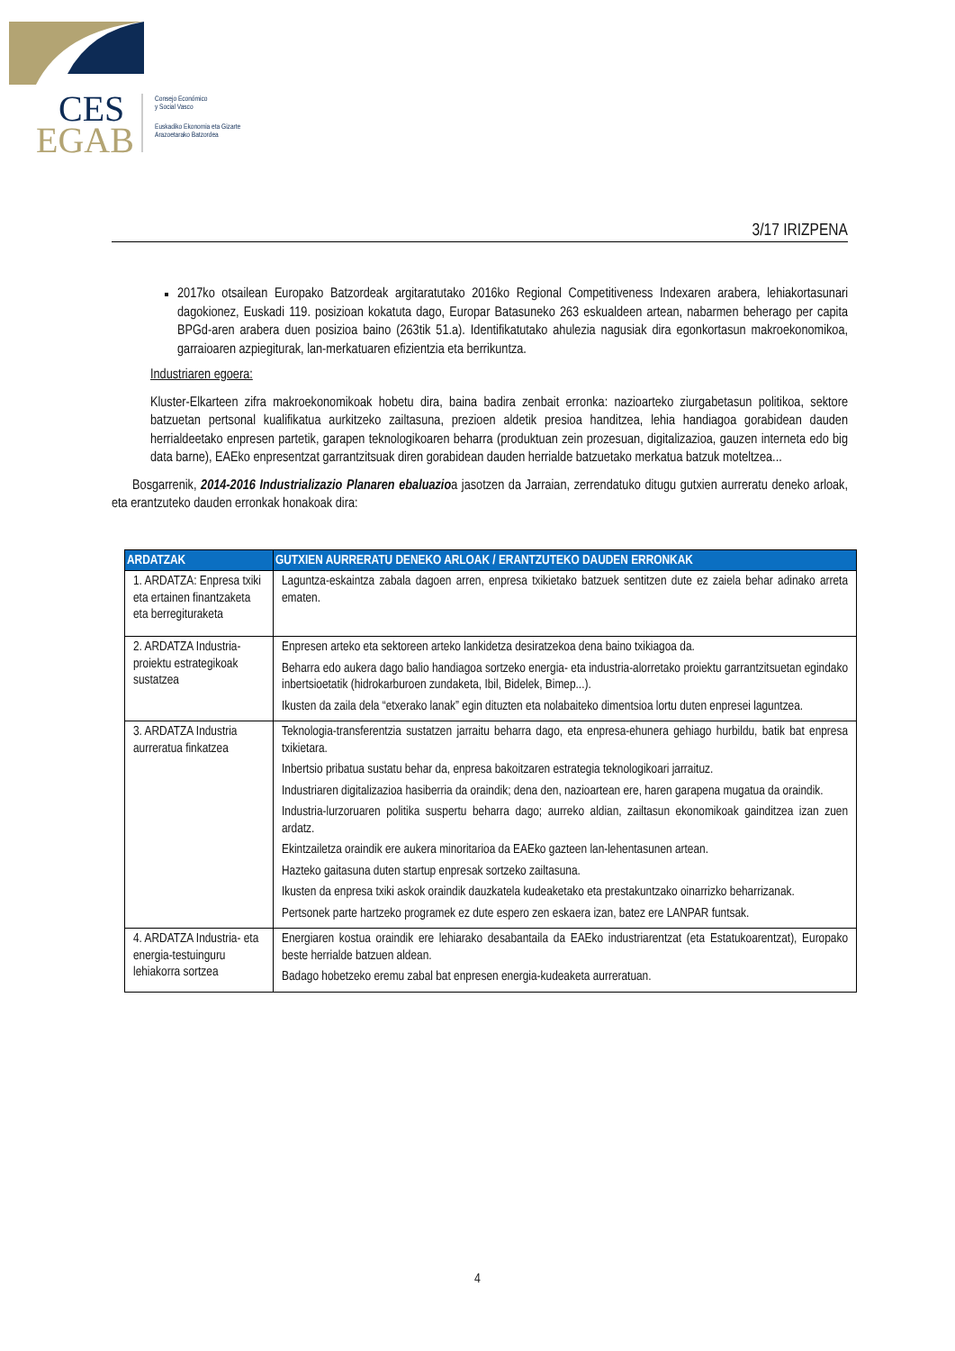CES
EGAB
Consejo Económico
y Social Vasco
Euskadiko Ekonomia eta Gizarte
Arazoetarako Batzordea
3/17 IRIZPENA
2017ko otsailean Europako Batzordeak argitaratutako 2016ko Regional Competitiveness Indexaren arabera, lehiakortasunari dagokionez, Euskadi 119. posizioan kokatuta dago, Europar Batasuneko 263 eskualdeen artean, nabarmen beherago per capita BPGd-aren arabera duen posizioa baino (263tik 51.a). Identifikatutako ahulezia nagusiak dira egonkortasun makroekonomikoa, garraioaren azpiegiturak, lan-merkatuaren efizientzia eta berrikuntza.
Industriaren egoera:
Kluster-Elkarteen zifra makroekonomikoak hobetu dira, baina badira zenbait erronka: nazioarteko ziurgabetasun politikoa, sektore batzuetan pertsonal kualifikatua aurkitzeko zailtasuna, prezioen aldetik presioa handitzea, lehia handiagoa gorabidean dauden herrialdeetako enpresen partetik, garapen teknologikoaren beharra (produktuan zein prozesuan, digitalizazioa, gauzen interneta edo big data barne), EAEko enpresentzat garrantzitsuak diren gorabidean dauden herrialde batzuetako merkatua batzuk moteltzea...
Bosgarrenik, 2014-2016 Industrializazio Planaren ebaluazioa jasotzen da Jarraian, zerrendatuko ditugu gutxien aurreratu deneko arloak, eta erantzuteko dauden erronkak honakoak dira:
| ARDATZAK | GUTXIEN AURRERATU DENEKO ARLOAK / ERANTZUTEKO DAUDEN ERRONKAK |
| --- | --- |
| 1. ARDATZA: Enpresa txiki eta ertainen finantzaketa eta berregituraketa | Laguntza-eskaintza zabala dagoen arren, enpresa txikietako batzuek sentitzen dute ez zaiela behar adinako arreta ematen. |
| 2. ARDATZA Industria-proiektu estrategikoak sustatzea | Enpresen arteko eta sektoreen arteko lankidetza desiratzekoa dena baino txikiagoa da. Beharra edo aukera dago balio handiagoa sortzeko energia- eta industria-alorretako proiektu garrantzitsuetan egindako inbertsioetatik (hidrokarburoen zundaketa, Ibil, Bidelek, Bimep...). Ikusten da zaila dela “etxerako lanak” egin dituzten eta nolabaiteko dimentsioa lortu duten enpresei laguntzea. |
| 3. ARDATZA Industria aurreratua finkatzea | Teknologia-transferentzia sustatzen jarraitu beharra dago, eta enpresa-ehunera gehiago hurbildu, batik bat enpresa txikietara. Inbertsio pribatua sustatu behar da, enpresa bakoitzaren estrategia teknologikoari jarraituz. Industriaren digitalizazioa hasiberria da oraindik; dena den, nazioartean ere, haren garapena mugatua da oraindik. Industria-lurzoruaren politika suspertu beharra dago; aurreko aldian, zailtasun ekonomikoak gainditzea izan zuen ardatz. Ekintzailetza oraindik ere aukera minoritarioa da EAEko gazteen lan-lehentasunen artean. Hazteko gaitasuna duten startup enpresak sortzeko zailtasuna. Ikusten da enpresa txiki askok oraindik dauzkatela kudeaketako eta prestakuntzako oinarrizko beharrizanak. Pertsonek parte hartzeko programek ez dute espero zen eskaera izan, batez ere LANPAR funtsak. |
| 4. ARDATZA Industria- eta energia-testuinguru lehiakorra sortzea | Energiaren kostua oraindik ere lehiarako desabantaila da EAEko industriarentzat (eta Estatukoarentzat), Europako beste herrialde batzuen aldean. Badago hobetzeko eremu zabal bat enpresen energia-kudeaketa aurreratuan. |
4